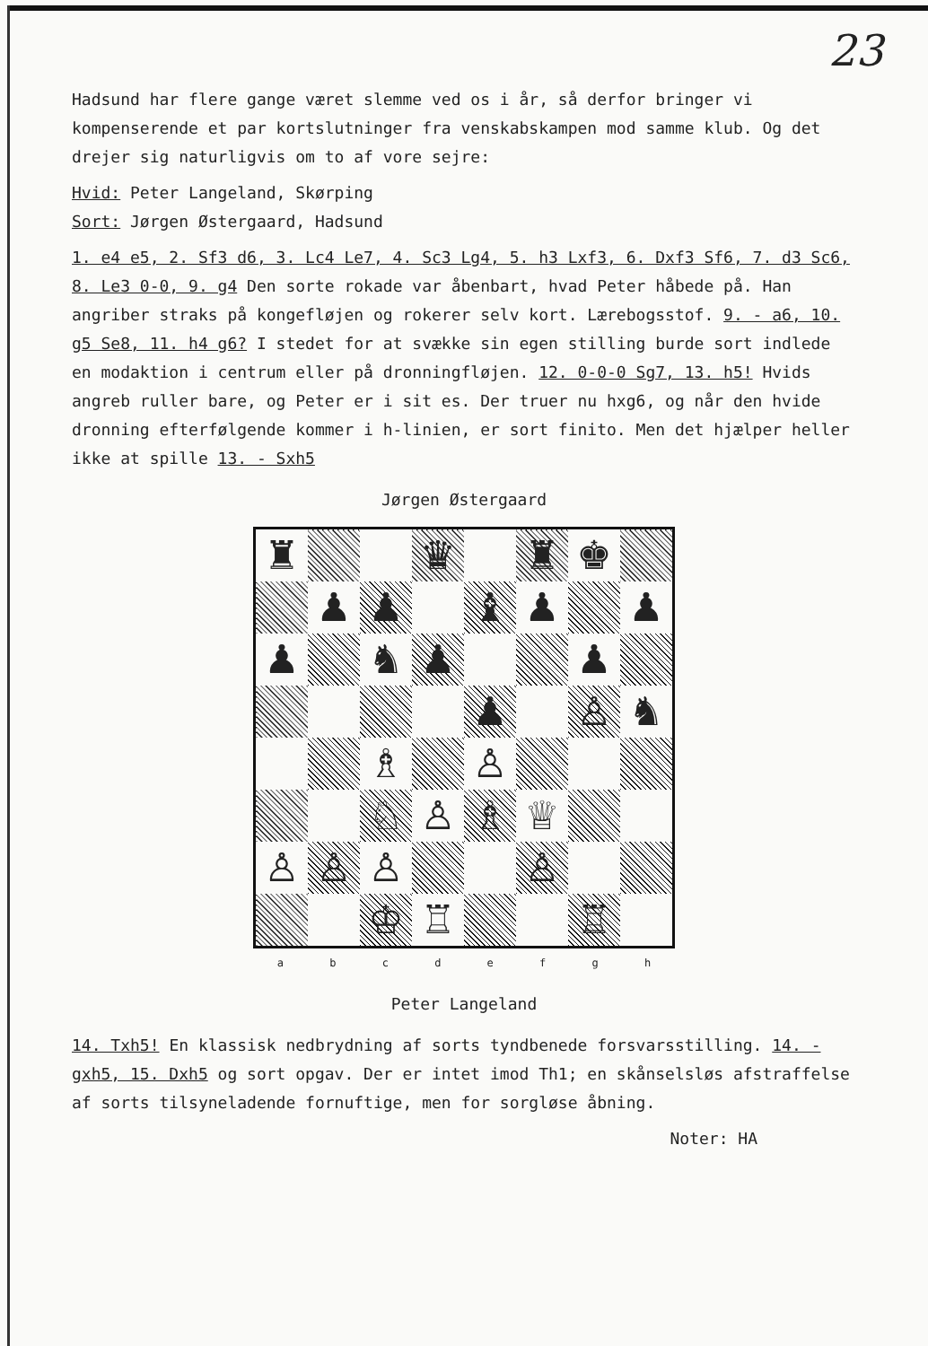23
Hadsund har flere gange været slemme ved os i år, så derfor bringer vi kompenserende et par kortslutninger fra venskabskampen mod samme klub. Og det drejer sig naturligvis om to af vore sejre:
Hvid: Peter Langeland, Skørping
Sort: Jørgen Østergaard, Hadsund
1. e4 e5, 2. Sf3 d6, 3. Lc4 Le7, 4. Sc3 Lg4, 5. h3 Lxf3, 6. Dxf3 Sf6, 7. d3 Sc6, 8. Le3 0-0, 9. g4 Den sorte rokade var åbenbart, hvad Peter håbede på. Han angriber straks på kongefløjen og rokerer selv kort. Lærebogsstof. 9. - a6, 10. g5 Se8, 11. h4 g6? I stedet for at svække sin egen stilling burde sort indlede en modaktion i centrum eller på dronningfløjen. 12. 0-0-0 Sg7, 13. h5! Hvids angreb ruller bare, og Peter er i sit es. Der truer nu hxg6, og når den hvide dronning efterfølgende kommer i h-linien, er sort finito. Men det hjælper heller ikke at spille 13. - Sxh5
Jørgen Østergaard
| ♜ | | | ♛ | | ♜ | ♚ | |
| | ♟ | ♟ | | ♝ | ♟ | | ♟ |
| ♟ | | ♞ | ♟ | | | ♟ | |
| | | | | ♟ | | ♙ | ♞ |
| | | ♗ | | ♙ | | | |
| | | ♘ | ♙ | ♗ | ♕ | | |
| ♙ | ♙ | ♙ | | | ♙ | | |
| | | ♔ | ♖ | | | ♖ | |
a b c d e f g h
Peter Langeland
14. Txh5! En klassisk nedbrydning af sorts tyndbenede forsvarsstilling. 14. - gxh5, 15. Dxh5 og sort opgav. Der er intet imod Th1; en skånselsløs afstraffelse af sorts tilsyneladende fornuftige, men for sorgløse åbning.
Noter: HA